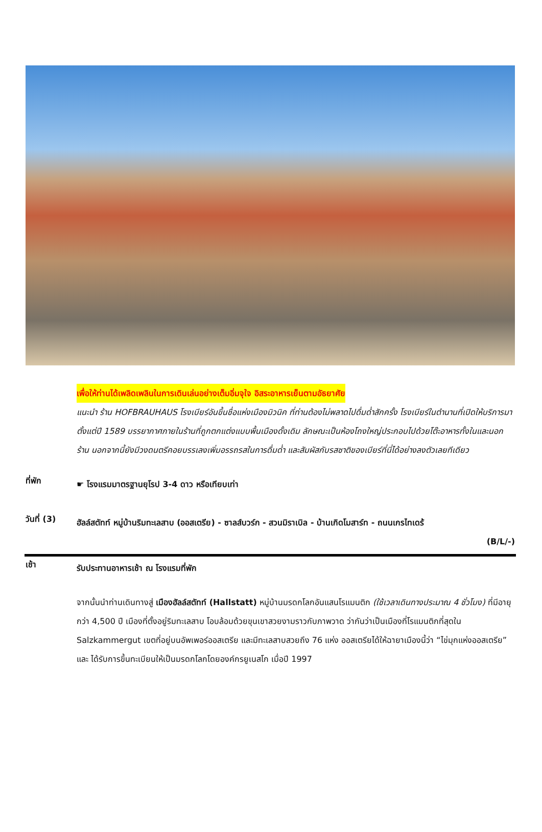เพื่อให้ท่านได้เพลิดเพลินในการเดินเล่นอย่างเต็มอิ่มจุใจ อิสระอาหารเย็นตามอัธยาศัย
แนะนำ ร้าน HOFBRAUHAUS โรงเบียร์อันขึ้นชื่อแห่งเมืองมิวนิค ที่ท่านต้องไม่พลาดไปดื่มด่ำสักครั้ง โรงเบียร์ในตำนานที่เปิดให้บริการมาตั้งแต่ปี 1589 บรรยากาศภายในร้านที่ถูกตกแต่งแบบพื้นเมืองดั้งเดิม ลักษณะเป็นห้องโถงใหญ่ประกอบไปด้วยโต๊ะอาหารทั้งในและนอกร้าน นอกจากนี้ยังมีวงดนตรีคอยบรรเลงเพิ่มอรรถรสในการดื่มด่ำ และสัมผัสกับรสชาติของเบียร์ที่นี่ได้อย่างลงตัวเลยทีเดียว
ที่พัก
☛ โรงแรมมาตรฐานยุโรป 3-4 ดาว หรือเทียบเท่า
วันที่ (3)
ฮัลล์สตัทท์ หมู่บ้านริมทะเลสาบ (ออสเตรีย) - ซาลส์บวร์ก - สวนมิราเบิล - บ้านเกิดโมสาร์ท - ถนนเกรไทเดร้
(B/L/-)
เช้า
รับประทานอาหารเช้า ณ โรงแรมที่พัก
จากนั้นนำท่านเดินทางสู่ เมืองฮัลล์สตัทท์ (Hallstatt) หมู่บ้านมรดกโลกอันแสนโรแมนติก (ใช้เวลาเดินทางประมาณ 4 ชั่วโมง) ที่มีอายุกว่า 4,500 ปี เมืองที่ตั้งอยู่ริมทะเลสาบ โอบล้อมด้วยขุนเขาสวยงามราวกับภาพวาด ว่ากันว่าเป็นเมืองที่โรแมนติกที่สุดใน Salzkammergut เขตที่อยู่บนอัพเพอร์ออสเตรีย และมีทะเลสาบสวยถึง 76 แห่ง ออสเตรียได้ให้ฉายาเมืองนี้ว่า “ไข่มุกแห่งออสเตรีย” และ ได้รับการขึ้นทะเบียนให้เป็นมรดกโลกโดยองค์กรยูเนสโก เมื่อปี 1997